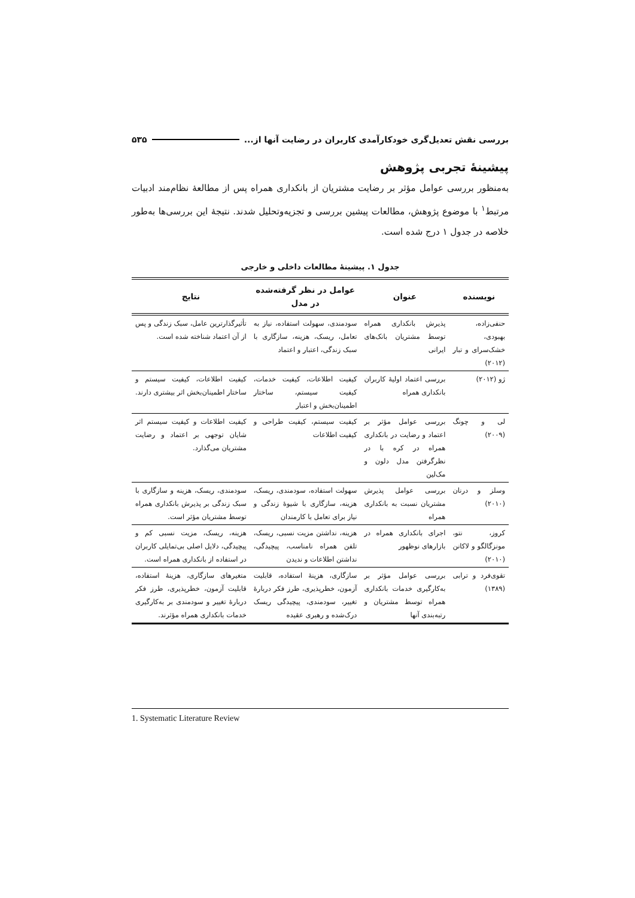بررسی نقش تعدیل‌گری خودکارآمدی کاربران در رضایت آنها از... ۵۳۵
پیشینۀ تجربی پژوهش
به‌منظور بررسی عوامل مؤثر بر رضایت مشتریان از بانکداری همراه پس از مطالعۀ نظام‌مند ادبیات مرتبط<sup>۱</sup> با موضوع پژوهش، مطالعات پیشین بررسی و تجزیه‌وتحلیل شدند. نتیجۀ این بررسی‌ها به‌طور خلاصه در جدول ۱ درج شده است.
جدول ۱. پیشینۀ مطالعات داخلی و خارجی
| نویسنده | عنوان | عوامل در نظر گرفته‌شده در مدل | نتایج |
| --- | --- | --- | --- |
| حنفی‌زاده، بهبودی، خشک‌سرای و تبار (۲۰۱۲) | پذیرش بانکداری همراه توسط مشتریان بانک‌های ایرانی | سودمندی، سهولت استفاده، نیاز به تعامل، ریسک، هزینه، سازگاری با سبک زندگی، اعتبار و اعتماد | تأثیرگذارترین عامل، سبک زندگی و پس از آن اعتماد شناخته شده است. |
| ژو (۲۰۱۲) | بررسی اعتماد اولیۀ کاربران بانکداری همراه | کیفیت اطلاعات، کیفیت خدمات، کیفیت سیستم، ساختار اطمینان‌بخش و اعتبار | کیفیت اطلاعات، کیفیت سیستم و ساختار اطمینان‌بخش اثر بیشتری دارند. |
| لی و چونگ (۲۰۰۹) | بررسی عوامل مؤثر بر اعتماد و رضایت در بانکداری همراه در کره با در نظرگرفتن مدل دلون و مک‌لین | کیفیت سیستم، کیفیت طراحی و کیفیت اطلاعات | کیفیت اطلاعات و کیفیت سیستم اثر شایان توجهی بر اعتماد و رضایت مشتریان می‌گذارد. |
| وسلز و درنان (۲۰۱۰) | بررسی عوامل پذیرش مشتریان نسبت به بانکداری همراه | سهولت استفاده، سودمندی، ریسک، هزینه، سازگاری با شیوۀ زندگی و نیاز برای تعامل با کارمندان | سودمندی، ریسک، هزینه و سازگاری با سبک زندگی بر پذیرش بانکداری همراه توسط مشتریان مؤثر است. |
| کروز، نتو، مونزگالگو و لاکانن (۲۰۱۰) | اجرای بانکداری همراه در بازارهای نوظهور | هزینه، نداشتن مزیت نسبی، ریسک، تلفن همراه نامناسب، پیچیدگی، نداشتن اطلاعات و ندیدن | هزینه، ریسک، مزیت نسبی کم و پیچیدگی، دلایل اصلی بی‌تمایلی کاربران در استفاده از بانکداری همراه است. |
| تقوی‌فرد و ترابی (۱۳۸۹) | بررسی عوامل مؤثر بر به‌کارگیری خدمات بانکداری همراه توسط مشتریان و رتبه‌بندی آنها | سازگاری، هزینۀ استفاده، قابلیت آزمون، خطرپذیری، طرز فکر دربارۀ تغییر، سودمندی، پیچیدگی ریسک درک‌شده و رهبری عقیده | متغیرهای سازگاری، هزینۀ استفاده، قابلیت آزمون، خطرپذیری، طرز فکر دربارۀ تغییر و سودمندی بر به‌کارگیری خدمات بانکداری همراه مؤثرند. |
1. Systematic Literature Review